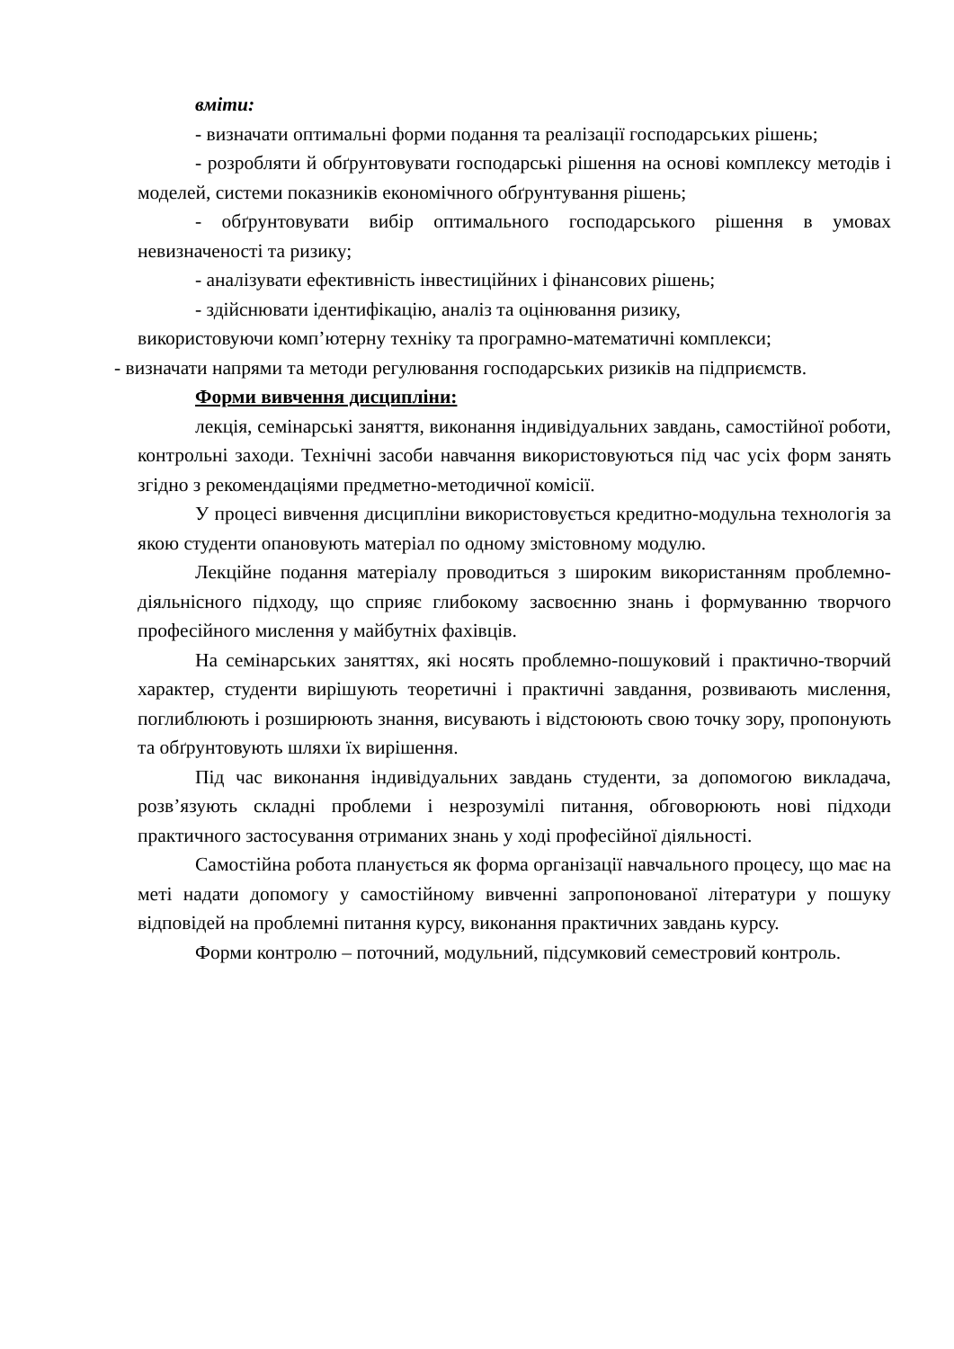вміти:
- визначати оптимальні форми подання та реалізації господарських рішень;
- розробляти й обґрунтовувати господарські рішення на основі комплексу методів і моделей, системи показників економічного обґрунтування рішень;
- обґрунтовувати вибір оптимального господарського рішення в умовах невизначеності та ризику;
- аналізувати ефективність інвестиційних і фінансових рішень;
- здійснювати ідентифікацію, аналіз та оцінювання ризику,
використовуючи комп’ютерну техніку та програмно-математичні комплекси;
- визначати напрями та методи регулювання господарських ризиків на підприємств.
Форми вивчення дисципліни:
лекція, семінарські заняття, виконання індивідуальних завдань, самостійної роботи, контрольні заходи. Технічні засоби навчання використовуються під час усіх форм занять згідно з рекомендаціями предметно-методичної комісії.
У процесі вивчення дисципліни використовується кредитно-модульна технологія за якою студенти опановують матеріал по одному змістовному модулю.
Лекційне подання матеріалу проводиться з широким використанням проблемно-діяльнісного підходу, що сприяє глибокому засвоєнню знань і формуванню творчого професійного мислення у майбутніх фахівців.
На семінарських заняттях, які носять проблемно-пошуковий і практично-творчий характер, студенти вирішують теоретичні і практичні завдання, розвивають мислення, поглиблюють і розширюють знання, висувають і відстоюють свою точку зору, пропонують та обґрунтовують шляхи їх вирішення.
Під час виконання індивідуальних завдань студенти, за допомогою викладача, розв’язують складні проблеми і незрозумілі питання, обговорюють нові підходи практичного застосування отриманих знань у ході професійної діяльності.
Самостійна робота планується як форма організації навчального процесу, що має на меті надати допомогу у самостійному вивченні запропонованої літератури у пошуку відповідей на проблемні питання курсу, виконання практичних завдань курсу.
Форми контролю – поточний, модульний, підсумковий семестровий контроль.